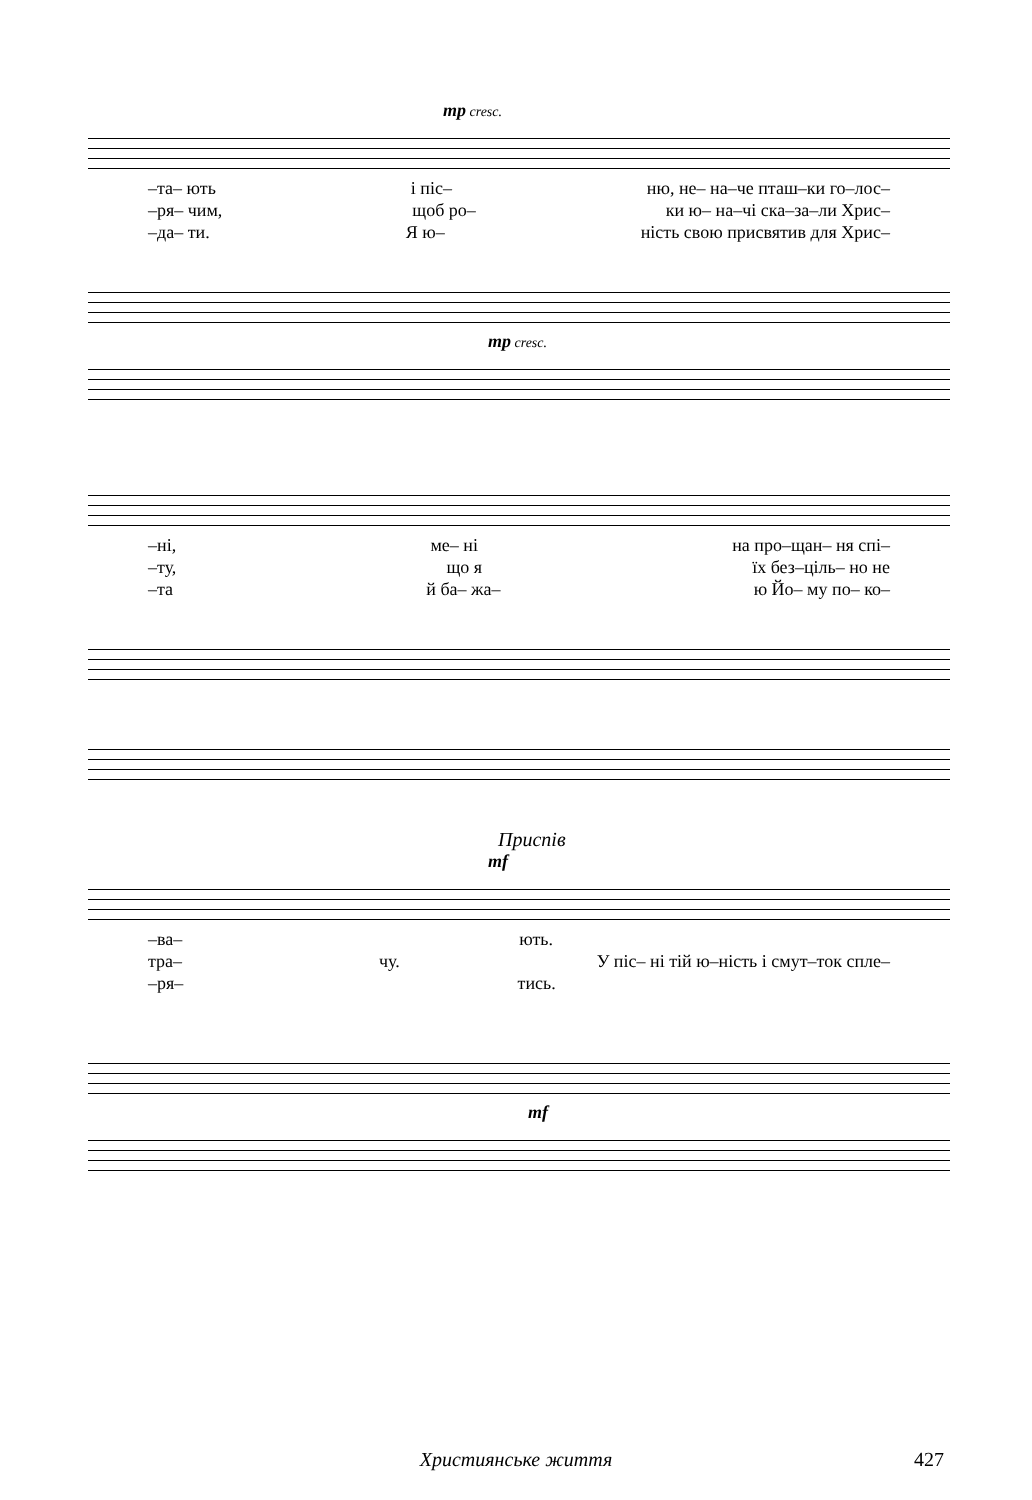mp cresc.
–та– ють і піс– ню, не– на–че пташ–ки го–лос–
–ря– чим, щоб ро– ки ю– на–чі ска–за–ли Хрис–
–да– ти. Я ю– ність свою присвятив для Хрис–
mp cresc.
–ні, ме– ні на про–щан– ня спі–
–ту, що я їх без–ціль– но не
–та й ба– жа– ю Йо– му по– ко–
Приспів
mf
–ва– ють.
тра– чу. У піс– ні тій ю–ність і смут–ток спле–
–ря– тись.
mf
Християнське життя
427